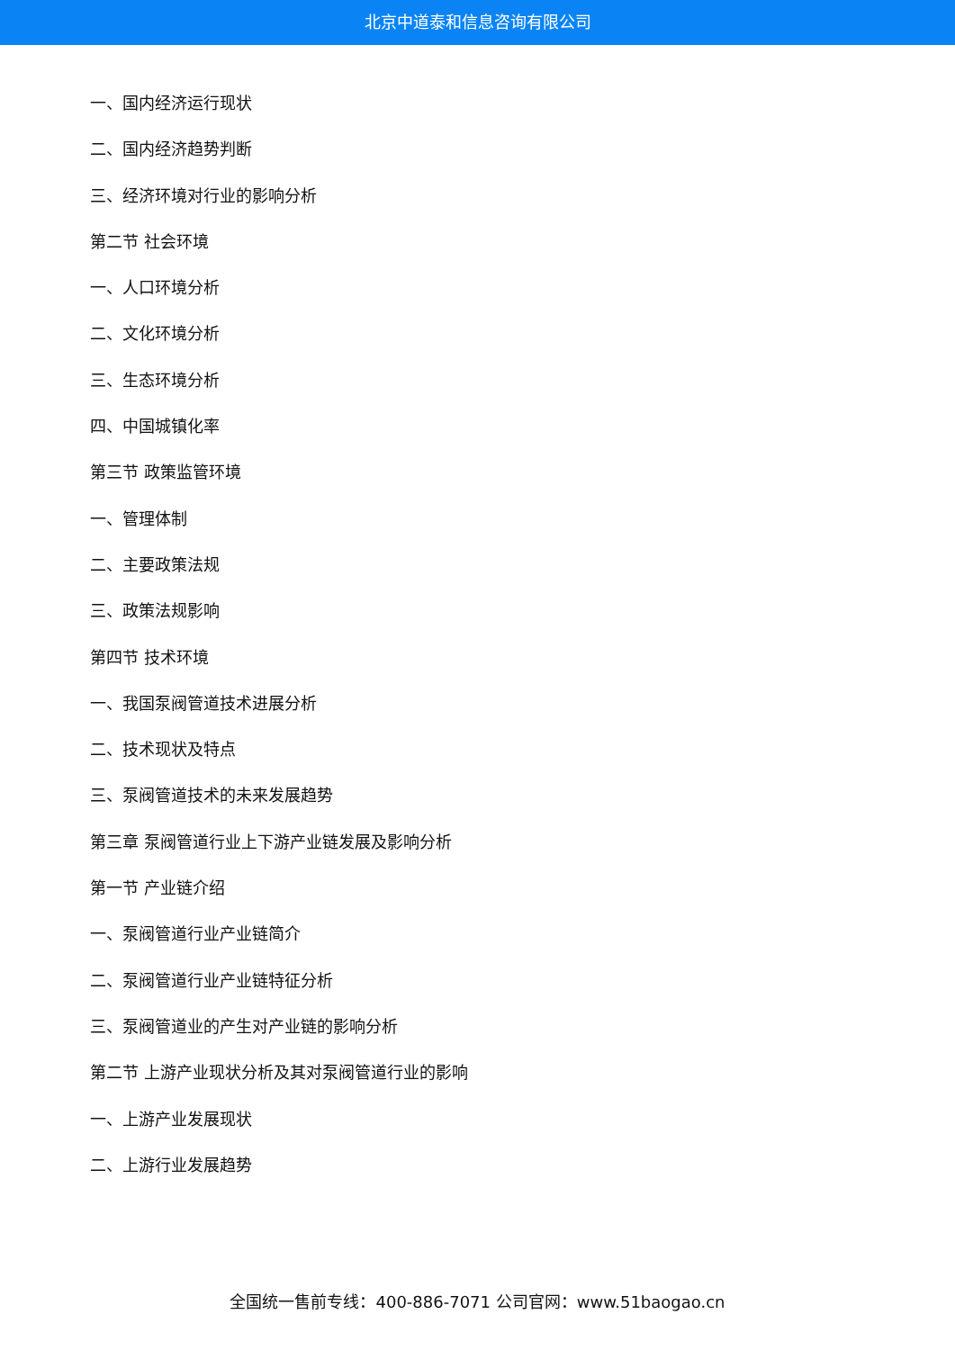北京中道泰和信息咨询有限公司
一、国内经济运行现状
二、国内经济趋势判断
三、经济环境对行业的影响分析
第二节 社会环境
一、人口环境分析
二、文化环境分析
三、生态环境分析
四、中国城镇化率
第三节 政策监管环境
一、管理体制
二、主要政策法规
三、政策法规影响
第四节 技术环境
一、我国泵阀管道技术进展分析
二、技术现状及特点
三、泵阀管道技术的未来发展趋势
第三章 泵阀管道行业上下游产业链发展及影响分析
第一节 产业链介绍
一、泵阀管道行业产业链简介
二、泵阀管道行业产业链特征分析
三、泵阀管道业的产生对产业链的影响分析
第二节 上游产业现状分析及其对泵阀管道行业的影响
一、上游产业发展现状
二、上游行业发展趋势
全国统一售前专线：400-886-7071 公司官网：www.51baogao.cn